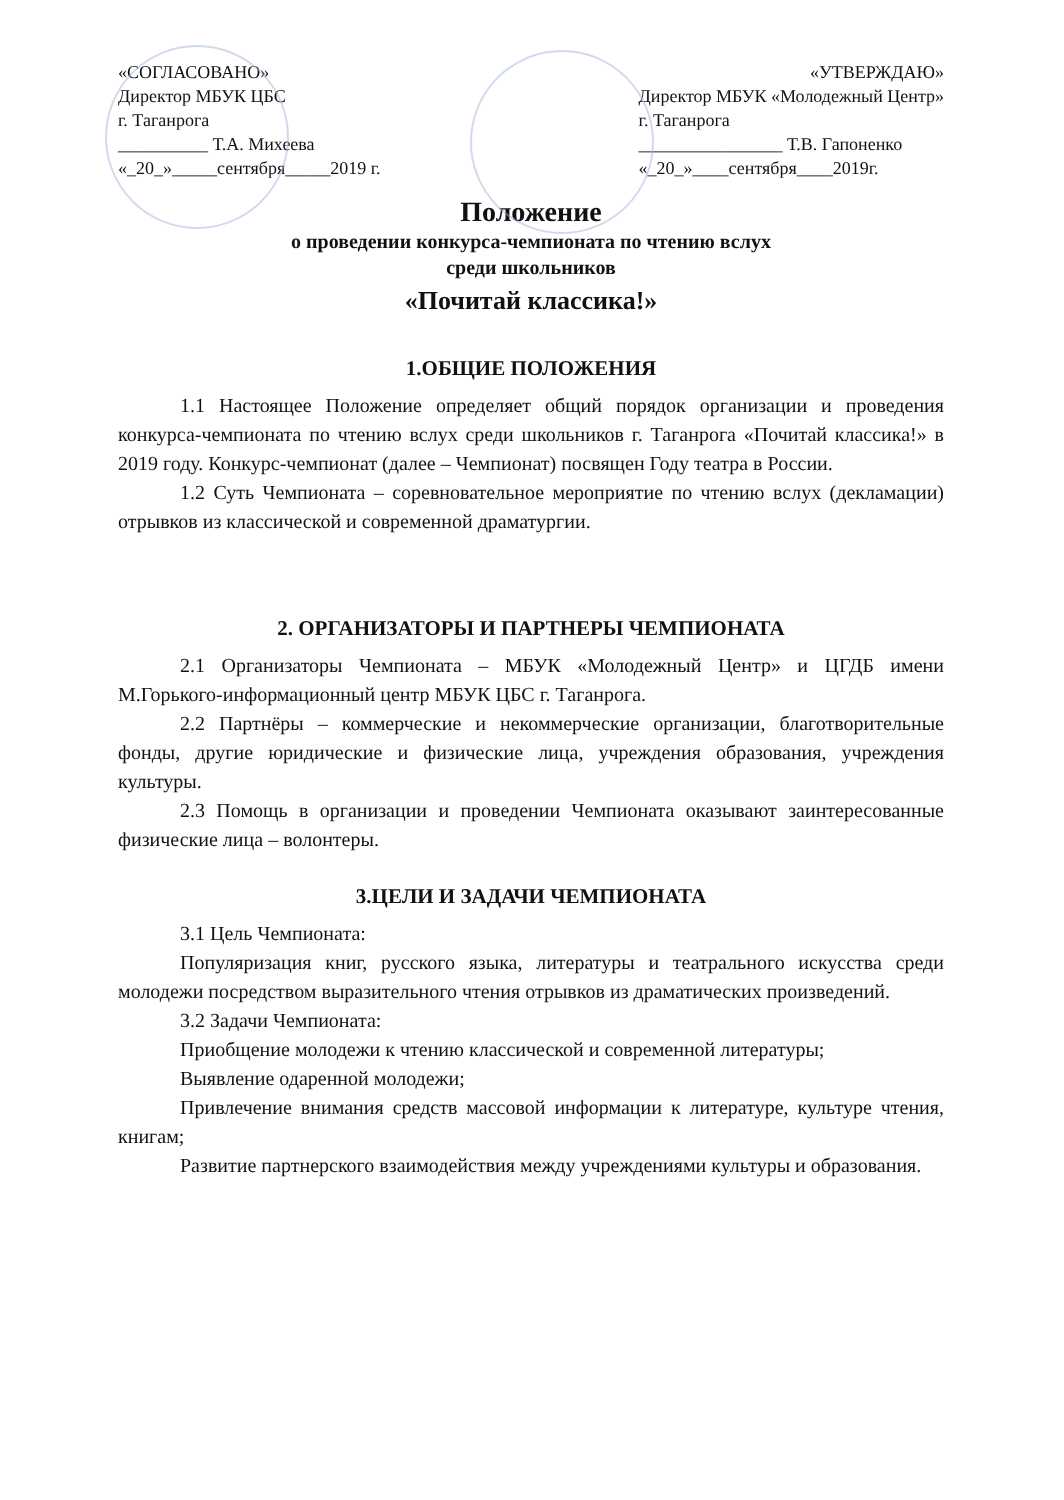«СОГЛАСОВАНО»
Директор МБУК ЦБС
г. Таганрога
__________ Т.А. Михеева
«_20_»_____сентября_____2019 г.
«УТВЕРЖДАЮ»
Директор МБУК «Молодежный Центр»
г. Таганрога
________________ Т.В. Гапоненко
«_20_»____сентября____2019г.
Положение
о проведении конкурса-чемпионата по чтению вслух
среди школьников
«Почитай классика!»
1.ОБЩИЕ ПОЛОЖЕНИЯ
1.1 Настоящее Положение определяет общий порядок организации и проведения конкурса-чемпионата по чтению вслух среди школьников г. Таганрога «Почитай классика!» в 2019 году. Конкурс-чемпионат (далее – Чемпионат) посвящен Году театра в России.
1.2 Суть Чемпионата – соревновательное мероприятие по чтению вслух (декламации) отрывков из классической и современной драматургии.
2. ОРГАНИЗАТОРЫ И ПАРТНЕРЫ ЧЕМПИОНАТА
2.1 Организаторы Чемпионата – МБУК «Молодежный Центр» и ЦГДБ имени М.Горького-информационный центр МБУК ЦБС г. Таганрога.
2.2 Партнёры – коммерческие и некоммерческие организации, благотворительные фонды, другие юридические и физические лица, учреждения образования, учреждения культуры.
2.3 Помощь в организации и проведении Чемпионата оказывают заинтересованные физические лица – волонтеры.
3.ЦЕЛИ И ЗАДАЧИ ЧЕМПИОНАТА
3.1 Цель Чемпионата:
Популяризация книг, русского языка, литературы и театрального искусства среди молодежи посредством выразительного чтения отрывков из драматических произведений.
3.2 Задачи Чемпионата:
Приобщение молодежи к чтению классической и современной литературы;
Выявление одаренной молодежи;
Привлечение внимания средств массовой информации к литературе, культуре чтения, книгам;
Развитие партнерского взаимодействия между учреждениями культуры и образования.